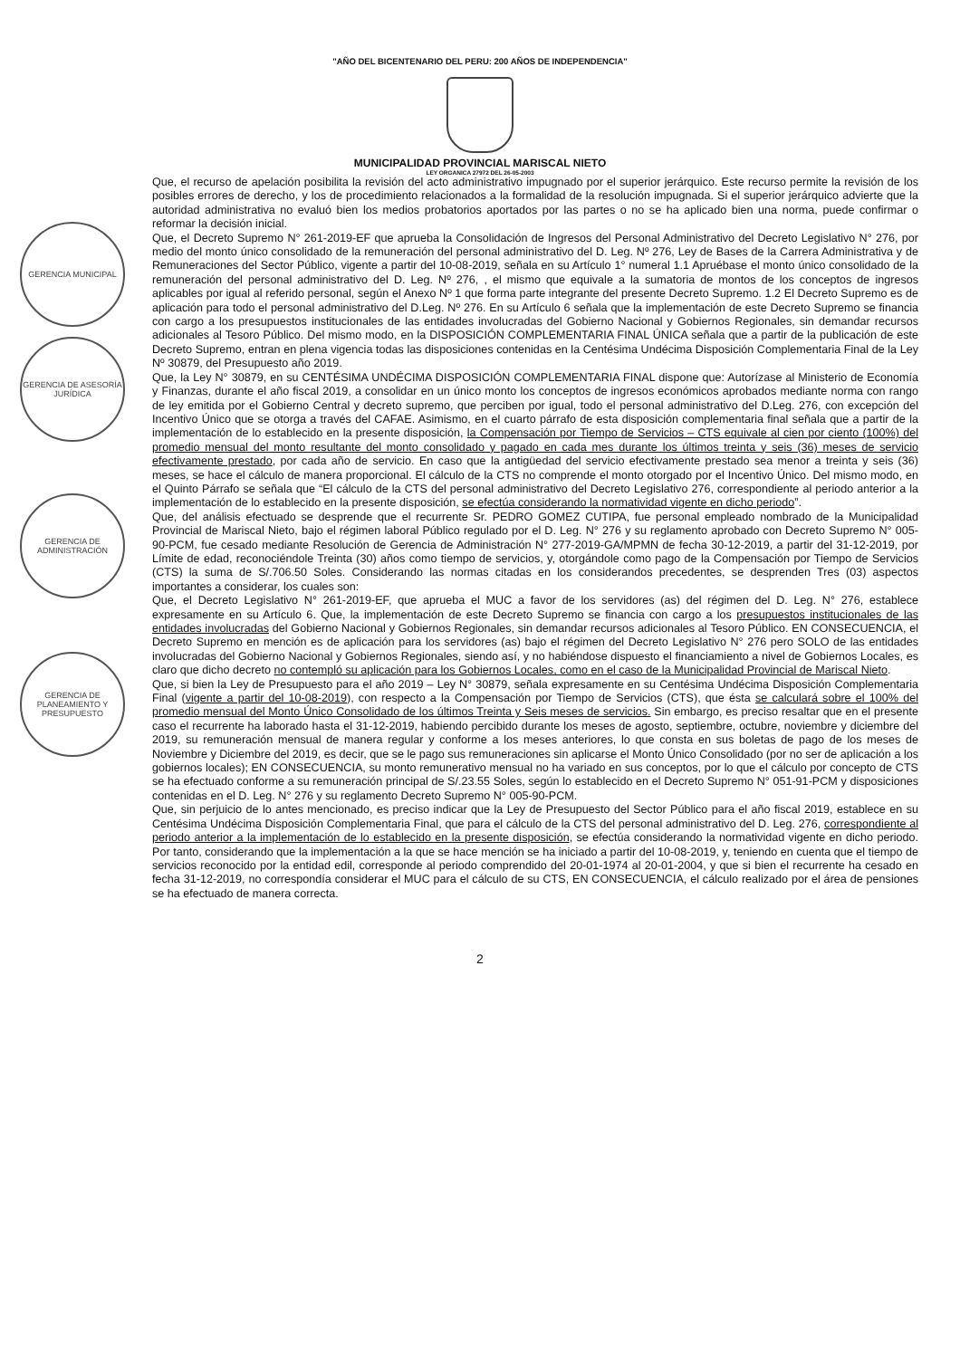GERENCIA MUNICIPAL
GERENCIA DE ASESORÍA JURÍDICA
GERENCIA DE ADMINISTRACIÓN
GERENCIA DE PLANEAMIENTO Y PRESUPUESTO
"AÑO DEL BICENTENARIO DEL PERU: 200 AÑOS DE INDEPENDENCIA"
MUNICIPALIDAD PROVINCIAL MARISCAL NIETO
LEY ORGANICA 27972 DEL 26-05-2003
Que, el recurso de apelación posibilita la revisión del acto administrativo impugnado por el superior jerárquico. Este recurso permite la revisión de los posibles errores de derecho, y los de procedimiento relacionados a la formalidad de la resolución impugnada. Si el superior jerárquico advierte que la autoridad administrativa no evaluó bien los medios probatorios aportados por las partes o no se ha aplicado bien una norma, puede confirmar o reformar la decisión inicial.
Que, el Decreto Supremo N° 261-2019-EF que aprueba la Consolidación de Ingresos del Personal Administrativo del Decreto Legislativo N° 276, por medio del monto único consolidado de la remuneración del personal administrativo del D. Leg. Nº 276, Ley de Bases de la Carrera Administrativa y de Remuneraciones del Sector Público, vigente a partir del 10-08-2019, señala en su Artículo 1° numeral 1.1 Apruébase el monto único consolidado de la remuneración del personal administrativo del D. Leg. Nº 276, , el mismo que equivale a la sumatoria de montos de los conceptos de ingresos aplicables por igual al referido personal, según el Anexo Nº 1 que forma parte integrante del presente Decreto Supremo. 1.2 El Decreto Supremo es de aplicación para todo el personal administrativo del D.Leg. Nº 276. En su Artículo 6 señala que la implementación de este Decreto Supremo se financia con cargo a los presupuestos institucionales de las entidades involucradas del Gobierno Nacional y Gobiernos Regionales, sin demandar recursos adicionales al Tesoro Público. Del mismo modo, en la DISPOSICIÓN COMPLEMENTARIA FINAL ÚNICA señala que a partir de la publicación de este Decreto Supremo, entran en plena vigencia todas las disposiciones contenidas en la Centésima Undécima Disposición Complementaria Final de la Ley Nº 30879, del Presupuesto año 2019.
Que, la Ley N° 30879, en su CENTÉSIMA UNDÉCIMA DISPOSICIÓN COMPLEMENTARIA FINAL dispone que: Autorízase al Ministerio de Economía y Finanzas, durante el año fiscal 2019, a consolidar en un único monto los conceptos de ingresos económicos aprobados mediante norma con rango de ley emitida por el Gobierno Central y decreto supremo, que perciben por igual, todo el personal administrativo del D.Leg. 276, con excepción del Incentivo Único que se otorga a través del CAFAE. Asimismo, en el cuarto párrafo de esta disposición complementaria final señala que a partir de la implementación de lo establecido en la presente disposición, la Compensación por Tiempo de Servicios – CTS equivale al cien por ciento (100%) del promedio mensual del monto resultante del monto consolidado y pagado en cada mes durante los últimos treinta y seis (36) meses de servicio efectivamente prestado, por cada año de servicio. En caso que la antigüedad del servicio efectivamente prestado sea menor a treinta y seis (36) meses, se hace el cálculo de manera proporcional. El cálculo de la CTS no comprende el monto otorgado por el Incentivo Único. Del mismo modo, en el Quinto Párrafo se señala que “El cálculo de la CTS del personal administrativo del Decreto Legislativo 276, correspondiente al periodo anterior a la implementación de lo establecido en la presente disposición, se efectúa considerando la normatividad vigente en dicho periodo”.
Que, del análisis efectuado se desprende que el recurrente Sr. PEDRO GOMEZ CUTIPA, fue personal empleado nombrado de la Municipalidad Provincial de Mariscal Nieto, bajo el régimen laboral Público regulado por el D. Leg. N° 276 y su reglamento aprobado con Decreto Supremo N° 005-90-PCM, fue cesado mediante Resolución de Gerencia de Administración N° 277-2019-GA/MPMN de fecha 30-12-2019, a partir del 31-12-2019, por Límite de edad, reconociéndole Treinta (30) años como tiempo de servicios, y, otorgándole como pago de la Compensación por Tiempo de Servicios (CTS) la suma de S/.706.50 Soles. Considerando las normas citadas en los considerandos precedentes, se desprenden Tres (03) aspectos importantes a considerar, los cuales son:
Que, el Decreto Legislativo N° 261-2019-EF, que aprueba el MUC a favor de los servidores (as) del régimen del D. Leg. N° 276, establece expresamente en su Artículo 6. Que, la implementación de este Decreto Supremo se financia con cargo a los presupuestos institucionales de las entidades involucradas del Gobierno Nacional y Gobiernos Regionales, sin demandar recursos adicionales al Tesoro Público. EN CONSECUENCIA, el Decreto Supremo en mención es de aplicación para los servidores (as) bajo el régimen del Decreto Legislativo N° 276 pero SOLO de las entidades involucradas del Gobierno Nacional y Gobiernos Regionales, siendo así, y no habiéndose dispuesto el financiamiento a nivel de Gobiernos Locales, es claro que dicho decreto no contempló su aplicación para los Gobiernos Locales, como en el caso de la Municipalidad Provincial de Mariscal Nieto.
Que, si bien la Ley de Presupuesto para el año 2019 – Ley N° 30879, señala expresamente en su Centésima Undécima Disposición Complementaria Final (vigente a partir del 10-08-2019), con respecto a la Compensación por Tiempo de Servicios (CTS), que ésta se calculará sobre el 100% del promedio mensual del Monto Único Consolidado de los últimos Treinta y Seis meses de servicios. Sin embargo, es preciso resaltar que en el presente caso el recurrente ha laborado hasta el 31-12-2019, habiendo percibido durante los meses de agosto, septiembre, octubre, noviembre y diciembre del 2019, su remuneración mensual de manera regular y conforme a los meses anteriores, lo que consta en sus boletas de pago de los meses de Noviembre y Diciembre del 2019, es decir, que se le pago sus remuneraciones sin aplicarse el Monto Único Consolidado (por no ser de aplicación a los gobiernos locales); EN CONSECUENCIA, su monto remunerativo mensual no ha variado en sus conceptos, por lo que el cálculo por concepto de CTS se ha efectuado conforme a su remuneración principal de S/.23.55 Soles, según lo establecido en el Decreto Supremo N° 051-91-PCM y disposiciones contenidas en el D. Leg. N° 276 y su reglamento Decreto Supremo N° 005-90-PCM.
Que, sin perjuicio de lo antes mencionado, es preciso indicar que la Ley de Presupuesto del Sector Público para el año fiscal 2019, establece en su Centésima Undécima Disposición Complementaria Final, que para el cálculo de la CTS del personal administrativo del D. Leg. 276, correspondiente al periodo anterior a la implementación de lo establecido en la presente disposición, se efectúa considerando la normatividad vigente en dicho periodo. Por tanto, considerando que la implementación a la que se hace mención se ha iniciado a partir del 10-08-2019, y, teniendo en cuenta que el tiempo de servicios reconocido por la entidad edil, corresponde al periodo comprendido del 20-01-1974 al 20-01-2004, y que si bien el recurrente ha cesado en fecha 31-12-2019, no correspondía considerar el MUC para el cálculo de su CTS, EN CONSECUENCIA, el cálculo realizado por el área de pensiones se ha efectuado de manera correcta.
2